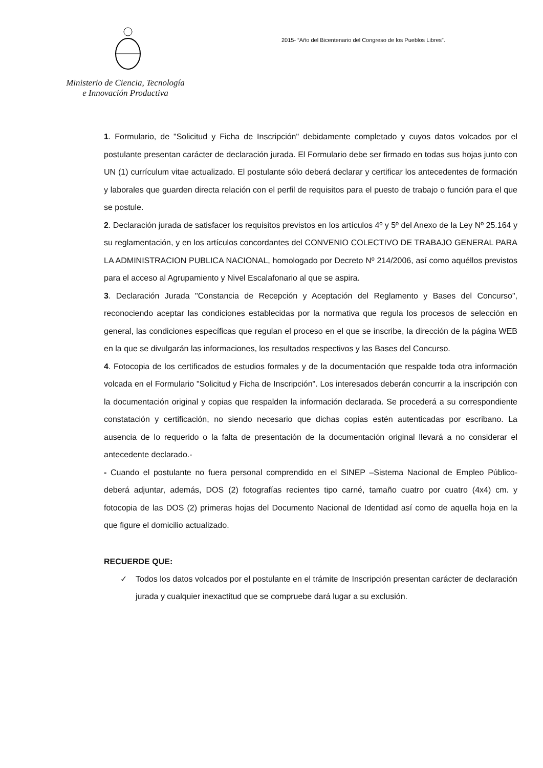Ministerio de Ciencia, Tecnología
e Innovación Productiva
2015- “Año del Bicentenario del Congreso de los Pueblos Libres”.
1. Formulario, de "Solicitud y Ficha de Inscripción" debidamente completado y cuyos datos volcados por el postulante presentan carácter de declaración jurada. El Formulario debe ser firmado en todas sus hojas junto con UN (1) currículum vitae actualizado. El postulante sólo deberá declarar y certificar los antecedentes de formación y laborales que guarden directa relación con el perfil de requisitos para el puesto de trabajo o función para el que se postule.
2. Declaración jurada de satisfacer los requisitos previstos en los artículos 4º y 5º del Anexo de la Ley Nº 25.164 y su reglamentación, y en los artículos concordantes del CONVENIO COLECTIVO DE TRABAJO GENERAL PARA LA ADMINISTRACION PUBLICA NACIONAL, homologado por Decreto Nº 214/2006, así como aquéllos previstos para el acceso al Agrupamiento y Nivel Escalafonario al que se aspira.
3. Declaración Jurada "Constancia de Recepción y Aceptación del Reglamento y Bases del Concurso", reconociendo aceptar las condiciones establecidas por la normativa que regula los procesos de selección en general, las condiciones específicas que regulan el proceso en el que se inscribe, la dirección de la página WEB en la que se divulgarán las informaciones, los resultados respectivos y las Bases del Concurso.
4. Fotocopia de los certificados de estudios formales y de la documentación que respalde toda otra información volcada en el Formulario "Solicitud y Ficha de Inscripción". Los interesados deberán concurrir a la inscripción con la documentación original y copias que respalden la información declarada. Se procederá a su correspondiente constatación y certificación, no siendo necesario que dichas copias estén autenticadas por escribano. La ausencia de lo requerido o la falta de presentación de la documentación original llevará a no considerar el antecedente declarado.-
- Cuando el postulante no fuera personal comprendido en el SINEP –Sistema Nacional de Empleo Público- deberá adjuntar, además, DOS (2) fotografías recientes tipo carné, tamaño cuatro por cuatro (4x4) cm. y fotocopia de las DOS (2) primeras hojas del Documento Nacional de Identidad así como de aquella hoja en la que figure el domicilio actualizado.
RECUERDE QUE:
✓ Todos los datos volcados por el postulante en el trámite de Inscripción presentan carácter de declaración jurada y cualquier inexactitud que se compruebe dará lugar a su exclusión.